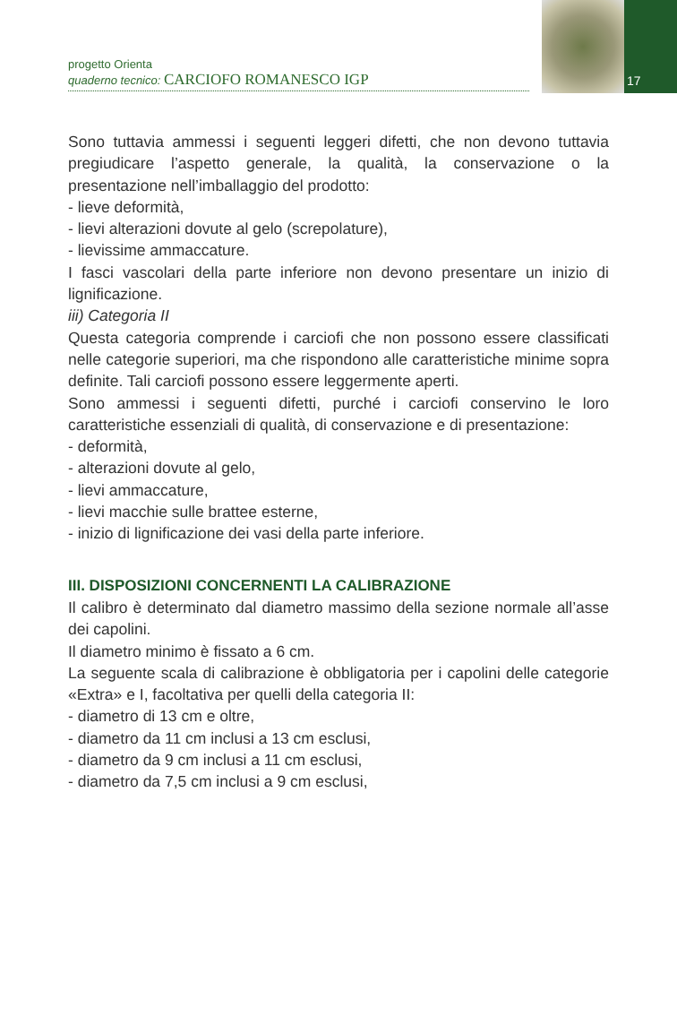17
progetto Orienta
quaderno tecnico: CARCIOFO ROMANESCO IGP
Sono tuttavia ammessi i seguenti leggeri difetti, che non devono tuttavia pregiudicare l’aspetto generale, la qualità, la conservazione o la presentazione nell’imballaggio del prodotto:
- lieve deformità,
- lievi alterazioni dovute al gelo (screpolature),
- lievissime ammaccature.
I fasci vascolari della parte inferiore non devono presentare un inizio di lignificazione.
iii) Categoria II
Questa categoria comprende i carciofi che non possono essere classificati nelle categorie superiori, ma che rispondono alle caratteristiche minime sopra definite. Tali carciofi possono essere leggermente aperti.
Sono ammessi i seguenti difetti, purché i carciofi conservino le loro caratteristiche essenziali di qualità, di conservazione e di presentazione:
- deformità,
- alterazioni dovute al gelo,
- lievi ammaccature,
- lievi macchie sulle brattee esterne,
- inizio di lignificazione dei vasi della parte inferiore.
III. DISPOSIZIONI CONCERNENTI LA CALIBRAZIONE
Il calibro è determinato dal diametro massimo della sezione normale all’asse dei capolini.
Il diametro minimo è fissato a 6 cm.
La seguente scala di calibrazione è obbligatoria per i capolini delle categorie «Extra» e I, facoltativa per quelli della categoria II:
- diametro di 13 cm e oltre,
- diametro da 11 cm inclusi a 13 cm esclusi,
- diametro da 9 cm inclusi a 11 cm esclusi,
- diametro da 7,5 cm inclusi a 9 cm esclusi,